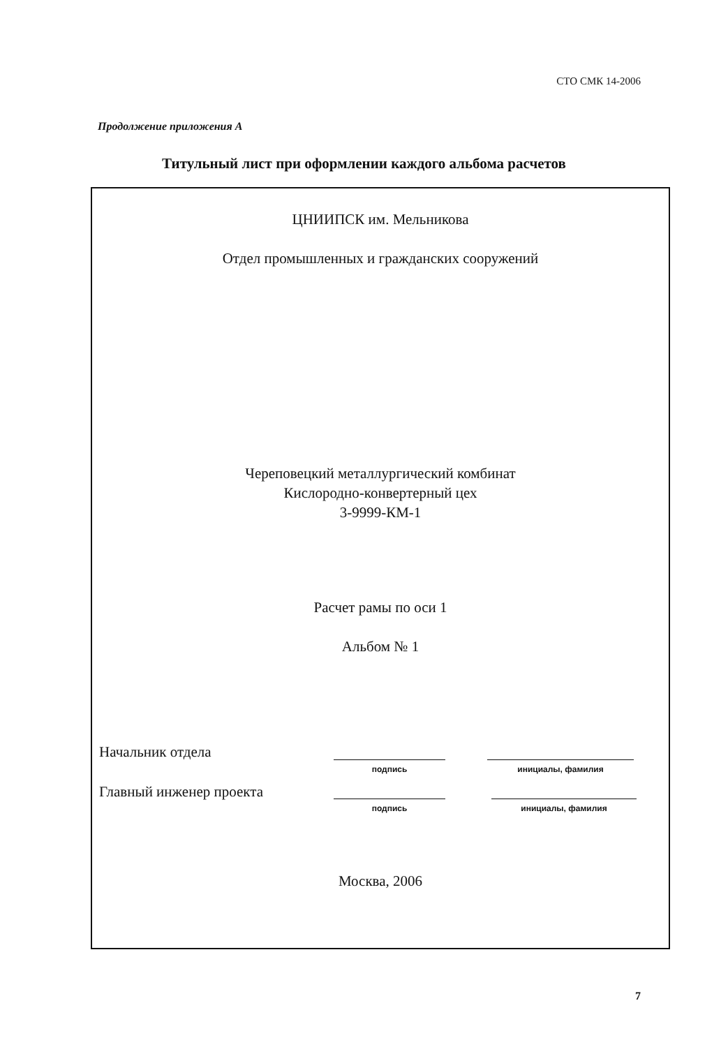СТО СМК 14-2006
Продолжение приложения А
Титульный лист при оформлении каждого альбома расчетов
ЦНИИПСК им. Мельникова
Отдел промышленных и гражданских сооружений
Череповецкий металлургический комбинат
Кислородно-конвертерный цех
3-9999-КМ-1
Расчет рамы по оси 1
Альбом № 1
Начальник отдела
подпись инициалы, фамилия
Главный инженер проекта
подпись инициалы, фамилия
Москва, 2006
7